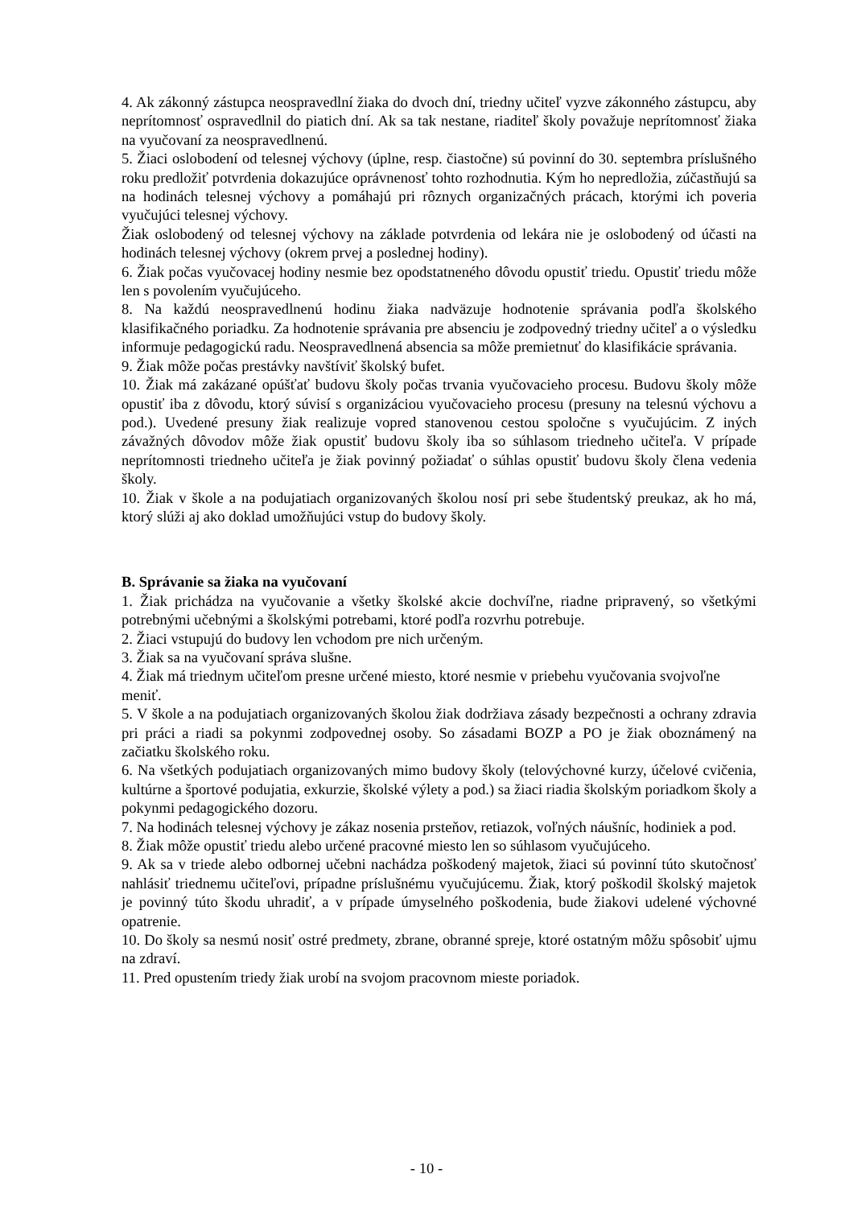4. Ak zákonný zástupca neospravedlní žiaka do dvoch dní, triedny učiteľ vyzve zákonného zástupcu, aby neprítomnosť ospravedlnil do piatich dní. Ak sa tak nestane, riaditeľ školy považuje neprítomnosť žiaka na vyučovaní za neospravedlnenú.
5. Žiaci oslobodení od telesnej výchovy (úplne, resp. čiastočne) sú povinní do 30. septembra príslušného roku predložiť potvrdenia dokazujúce oprávnenosť tohto rozhodnutia. Kým ho nepredložia, zúčastňujú sa na hodinách telesnej výchovy a pomáhajú pri rôznych organizačných prácach, ktorými ich poveria vyučujúci telesnej výchovy.
Žiak oslobodený od telesnej výchovy na základe potvrdenia od lekára nie je oslobodený od účasti na hodinách telesnej výchovy (okrem prvej a poslednej hodiny).
6. Žiak počas vyučovacej hodiny nesmie bez opodstatneného dôvodu opustiť triedu. Opustiť triedu môže len s povolením vyučujúceho.
8. Na každú neospravedlnenú hodinu žiaka nadväzuje hodnotenie správania podľa školského klasifikačného poriadku. Za hodnotenie správania pre absenciu je zodpovedný triedny učiteľ a o výsledku informuje pedagogickú radu. Neospravedlnená absencia sa môže premietnuť do klasifikácie správania.
9. Žiak môže počas prestávky navštíviť školský bufet.
10. Žiak má zakázané opúšťať budovu školy počas trvania vyučovacieho procesu. Budovu školy môže opustiť iba z dôvodu, ktorý súvisí s organizáciou vyučovacieho procesu (presuny na telesnú výchovu a pod.). Uvedené presuny žiak realizuje vopred stanovenou cestou spoločne s vyučujúcim. Z iných závažných dôvodov môže žiak opustiť budovu školy iba so súhlasom triedneho učiteľa. V prípade neprítomnosti triedneho učiteľa je žiak povinný požiadať o súhlas opustiť budovu školy člena vedenia školy.
10. Žiak v škole a na podujatiach organizovaných školou nosí pri sebe študentský preukaz, ak ho má, ktorý slúži aj ako doklad umožňujúci vstup do budovy školy.
B. Správanie sa žiaka na vyučovaní
1. Žiak prichádza na vyučovanie a všetky školské akcie dochvíľne, riadne pripravený, so všetkými potrebnými učebnými a školskými potrebami, ktoré podľa rozvrhu potrebuje.
2. Žiaci vstupujú do budovy len vchodom pre nich určeným.
3. Žiak sa na vyučovaní správa slušne.
4. Žiak má triednym učiteľom presne určené miesto, ktoré nesmie v priebehu vyučovania svojvoľne meniť.
5. V škole a na podujatiach organizovaných školou žiak dodržiava zásady bezpečnosti a ochrany zdravia pri práci a riadi sa pokynmi zodpovednej osoby. So zásadami BOZP a PO je žiak oboznámený na začiatku školského roku.
6. Na všetkých podujatiach organizovaných mimo budovy školy (telovýchovné kurzy, účelové cvičenia, kultúrne a športové podujatia, exkurzie, školské výlety a pod.) sa žiaci riadia školským poriadkom školy a pokynmi pedagogického dozoru.
7. Na hodinách telesnej výchovy je zákaz nosenia prsteňov, retiazok, voľných náušníc, hodiniek a pod.
8. Žiak môže opustiť triedu alebo určené pracovné miesto len so súhlasom vyučujúceho.
9. Ak sa v triede alebo odbornej učebni nachádza poškodený majetok, žiaci sú povinní túto skutočnosť nahlásiť triednemu učiteľovi, prípadne príslušnému vyučujúcemu. Žiak, ktorý poškodil školský majetok je povinný túto škodu uhradiť, a v prípade úmyselného poškodenia, bude žiakovi udelené výchovné opatrenie.
10. Do školy sa nesmú nosiť ostré predmety, zbrane, obranné spreje, ktoré ostatným môžu spôsobiť ujmu na zdraví.
11. Pred opustením triedy žiak urobí na svojom pracovnom mieste poriadok.
- 10 -